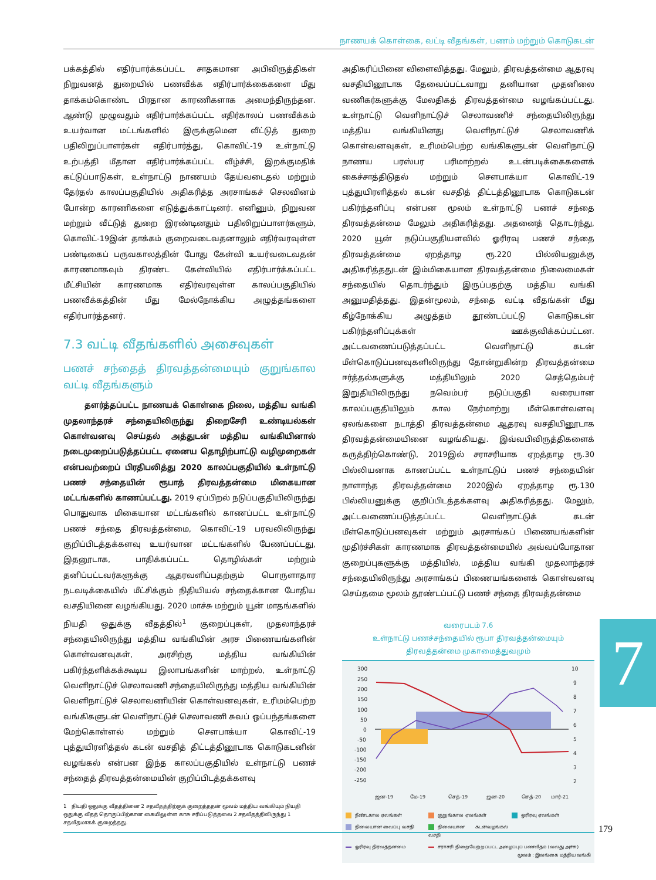நாணயக் கொள்கை, வட்டி வீதங்கள், பணம் மற்றும் கொடுகடன்
பக்கத்தில் எதிர்பார்க்கப்பட்ட சாதகமான அபிவிருத்திகள் நிறுவனத் துறையில் பணவீக்க எதிர்பார்க்கைகளை மீது தாக்கம்கொண்ட பிரதான காரணிகளாக அமைந்திருந்தன. ஆண்டு முழுவதும் எதிர்பார்க்கப்பட்ட எதிர்காலப் பணவீக்கம் உயர்வான மட்டங்களில் இருக்குமென வீட்டுத் துறை பதிலிறுப்பாளர்கள் எதிர்பார்த்து, கொவிட்-19 உள்நாட்டு உற்பத்தி மீதான எதிர்பார்க்கப்பட்ட வீழ்ச்சி, இறக்குமதிக் கட்டுப்பாடுகள், உள்நாட்டு நாணயம் தேய்வடைதல் மற்றும் தேர்தல் காலப்பகுதியில் அதிகரித்த அரசாங்கச் செலவினம் போன்ற காரணிகளை எடுத்துக்காட்டினர். எனினும், நிறுவன மற்றும் வீட்டுத் துறை இரண்டினதும் பதிலிறுப்பாளர்களும், கொவிட்-19இன் தாக்கம் குறைவடைவதனாலும் எதிர்வரவுள்ள பண்டிகைப் பருவகாலத்தின் போது கேள்வி உயர்வடைவதன் காரணமாகவும் திரண்ட கேள்வியில் எதிர்பார்க்கப்பட்ட மீட்சியின் காரணமாக எதிர்வரவுள்ள காலப்பகுதியில் பணவீக்கத்தின் மீது மேல்நோக்கிய அழுத்தங்களை எதிர்பார்த்தனர்.
7.3 வட்டி வீதங்களில் அசைவுகள்
பணச் சந்தைத் திரவத்தன்மையும் குறுங்கால வட்டி வீதங்களும்
தளர்த்தப்பட்ட நாணயக் கொள்கை நிலை, மத்திய வங்கி முதலாந்தரச் சந்தையிலிருந்து திறைசேரி உண்டியல்கள் கொள்வனவு செய்தல் அத்துடன் மத்திய வங்கியினால் நடைமுறைப்படுத்தப்பட்ட ஏனைய தொழிற்பாட்டு வழிமுறைகள் என்பவற்றைப் பிரதிபலித்து 2020 காலப்பகுதியில் உள்நாட்டு பணச் சந்தையின் ரூபாத் திரவத்தன்மை மிகையான மட்டங்களில் காணப்பட்டது. 2019 ஏப்பிறல் நடுப்பகுதியிலிருந்து பொதுவாக மிகையான மட்டங்களில் காணப்பட்ட உள்நாட்டு பணச் சந்தை திரவத்தன்மை, கொவிட்-19 பரவலிலிருந்து குறிப்பிடத்தக்களவு உயர்வான மட்டங்களில் பேணப்பட்டது, இதனூடாக, பாதிக்கப்பட்ட தொழில்கள் மற்றும் தனிப்பட்டவர்களுக்கு ஆதரவளிப்பதற்கும் பொருளாதார நடவடிக்கையில் மீட்சிக்கும் நிதியியல் சந்தைக்கான போதிய வசதியினை வழங்கியது. 2020 மாச்சு மற்றும் யூன் மாதங்களில் நியதி ஒதுக்கு வீதத்தில்<sup>1</sup> குறைப்புகள், முதலாந்தரச் சந்தையிலிருந்து மத்திய வங்கியின் அரச பிணையங்களின் கொள்வனவுகள், அரசிற்கு மத்திய வங்கியின் பகிர்ந்தளிக்கக்கூடிய இலாபங்களின் மாற்றல், உள்நாட்டு வெளிநாட்டுச் செலாவணி சந்தையிலிருந்து மத்திய வங்கியின் வெளிநாட்டுச் செலாவணியின் கொள்வனவுகள், உரிமம்பெற்ற வங்கிகளுடன் வெளிநாட்டுச் செலாவணி சுவப் ஒப்பந்தங்களை மேற்கொள்ளல் மற்றும் சௌபாக்யா கொவிட்-19 புத்துயிரளித்தல் கடன் வசதித் திட்டத்தினூடாக கொடுகடனின் வழங்கல் என்பன இந்த காலப்பகுதியில் உள்நாட்டு பணச் சந்தைத் திரவத்தன்மையின் குறிப்பிடத்தக்களவு
1 நியதி ஒதுக்கு வீதத்தினை 2 சதவீதத்திற்குக் குறைத்ததன் மூலம் மத்திய வங்கியும் நியதி
ஒதுக்கு வீதத் தொகுப்பிற்கான கையிலுள்ள காசு சரிப்படுத்தலை 2 சதவீதத்திலிருந்து 1
சதவீதமாகக் குறைத்தது.
அதிகரிப்பினை விளைவித்தது. மேலும், திரவத்தன்மை ஆதரவு வசதியினூடாக தேவைப்பட்டவாறு தனியான முதனிலை வணிகர்களுக்கு மேலதிகத் திரவத்தன்மை வழங்கப்பட்டது. உள்நாட்டு வெளிநாட்டுச் செலாவணிச் சந்தையிலிருந்து மத்திய வங்கியினது வெளிநாட்டுச் செலாவணிக் கொள்வனவுகள், உரிமம்பெற்ற வங்கிகளுடன் வெளிநாட்டு நாணய பரஸ்பர பரிமாற்றல் உடன்படிக்கைகளைக் கைச்சாத்திடுதல் மற்றும் சௌபாக்யா கொவிட்-19 புத்துயிரளித்தல் கடன் வசதித் திட்டத்தினூடாக கொடுகடன் பகிர்ந்தளிப்பு என்பன மூலம் உள்நாட்டு பணச் சந்தை திரவத்தன்மை மேலும் அதிகரித்தது. அதனைத் தொடர்ந்து, 2020 யூன் நடுப்பகுதியளவில் ஓரிரவு பணச் சந்தை திரவத்தன்மை ஏறத்தாழ ரூ.220 பில்லியனுக்கு அதிகரித்ததுடன் இம்மிகையான திரவத்தன்மை நிலைமைகள் சந்தையில் தொடர்ந்தும் இருப்பதற்கு மத்திய வங்கி அனுமதித்தது. இதன்மூலம், சந்தை வட்டி வீதங்கள் மீது கீழ்நோக்கிய அழுத்தம் தூண்டப்பட்டு கொடுகடன் பகிர்ந்தளிப்புக்கள் ஊக்குவிக்கப்பட்டன. அட்டவணைப்படுத்தப்பட்ட வெளிநாட்டு கடன் மீள்கொடுப்பனவுகளிலிருந்து தோன்றுகின்ற திரவத்தன்மை ஈர்த்தல்களுக்கு மத்தியிலும் 2020 செத்தெம்பர் இறுதியிலிருந்து நவெம்பர் நடுப்பகுதி வரையான காலப்பகுதியிலும் கால நேர்மாற்று மீள்கொள்வனவு ஏலங்களை நடாத்தி திரவத்தன்மை ஆதரவு வசதியினூடாக திரவத்தன்மையினை வழங்கியது. இவ்வபிவிருத்திகளைக் கருத்திற்கொண்டு, 2019இல் சராசரியாக ஏறத்தாழ ரூ.30 பில்லியனாக காணப்பட்ட உள்நாட்டுப் பணச் சந்தையின் நாளாந்த திரவத்தன்மை 2020இல் ஏறத்தாழ ரூ.130 பில்லியனுக்கு குறிப்பிடத்தக்களவு அதிகரித்தது. மேலும், அட்டவணைப்படுத்தப்பட்ட வெளிநாட்டுக் கடன் மீள்கொடுப்பனவுகள் மற்றும் அரசாங்கப் பிணையங்களின் முதிர்ச்சிகள் காரணமாக திரவத்தன்மையில் அவ்வப்போதான குறைப்புகளுக்கு மத்தியில், மத்திய வங்கி முதலாந்தரச் சந்தையிலிருந்து அரசாங்கப் பிணையங்களைக் கொள்வனவு செய்தமை மூலம் தூண்டப்பட்டு பணச் சந்தை திரவத்தன்மை
வரைபடம் 7.6
உள்நாட்டு பணச்சந்தையில் ரூபா திரவத்தன்மையும்
திரவத்தன்மை முகாமைத்துவமும்
300
250
200
150
100
50
0
-50
-100
-150
-200
-250
10
9
8
7
6
5
4
3
2
ஜன-19
மே-19
செத்-19
ஜன-20
செத்-20
மார்-21
நீண்டகால ஏலங்கள் குறுங்கால ஏலங்கள் ஓரிரவு ஏலங்கள் நிலையான வைப்பு வசதி நிலையான கடன்வழங்கல் வசதி ஓரிரவு திரவத்தன்மை சராசரி நிறையேற்றப்பட்ட அழைப்புப் பணவீதம் (வலது அச்சு)
மூலம் : இலங்கை மத்திய வங்கி
7
179